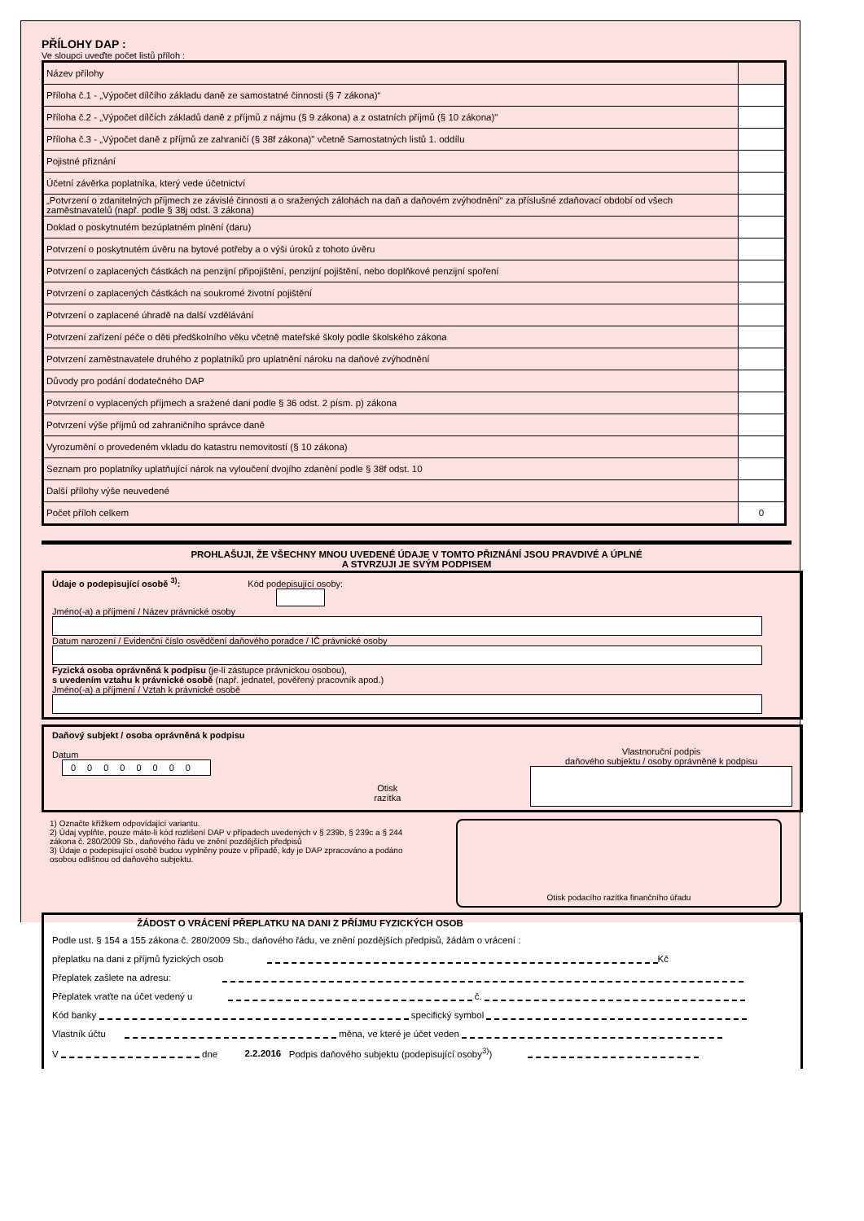PŘÍLOHY DAP :
Ve sloupci uveďte počet listů příloh :
| Název přílohy | |
| Příloha č.1 - „Výpočet dílčího základu daně ze samostatné činnosti (§ 7 zákona)“ | |
| Příloha č.2 - „Výpočet dílčích základů daně z příjmů z nájmu (§ 9 zákona) a z ostatních příjmů (§ 10 zákona)" | |
| Příloha č.3 - „Výpočet daně z příjmů ze zahraničí (§ 38f zákona)" včetně Samostatných listů 1. oddílu | |
| Pojistné přiznání | |
| Účetní závěrka poplatníka, který vede účetnictví | |
| „Potvrzení o zdanitelných příjmech ze závislé činnosti a o sražených zálohách na daň a daňovém zvýhodnění“ za příslušné zdaňovací období od všech zaměstnavatelů (např. podle § 38j odst. 3 zákona) | |
| Doklad o poskytnutém bezúplatném plnění (daru) | |
| Potvrzení o poskytnutém úvěru na bytové potřeby a o výši úroků z tohoto úvěru | |
| Potvrzení o zaplacených částkách na penzijní připojištění, penzijní pojištění, nebo doplňkové penzijní spoření | |
| Potvrzení o zaplacených částkách na soukromé životní pojištění | |
| Potvrzení o zaplacené úhradě na další vzdělávání | |
| Potvrzení zařízení péče o děti předškolního věku včetně mateřské školy podle školského zákona | |
| Potvrzení zaměstnavatele druhého z poplatníků pro uplatnění nároku na daňové zvýhodnění | |
| Důvody pro podání dodatečného DAP | |
| Potvrzení o vyplacených příjmech a sražené dani podle § 36 odst. 2 písm. p) zákona | |
| Potvrzení výše příjmů od zahraničního správce daně | |
| Vyrozumění o provedeném vkladu do katastru nemovitostí (§ 10 zákona) | |
| Seznam pro poplatníky uplatňující nárok na vyloučení dvojího zdanění podle § 38f odst. 10 | |
| Další přílohy výše neuvedené | |
| Počet příloh celkem | 0 |
PROHLAŠUJI, ŽE VŠECHNY MNOU UVEDENÉ ÚDAJE V TOMTO PŘIZNÁNÍ JSOU PRAVDIVÉ A ÚPLNÉ
A STVRZUJI JE SVÝM PODPISEM
Údaje o podepisující osobě <sup>3)</sup>: Kód podepisující osoby:
Jméno(-a) a příjmení / Název právnické osoby
Datum narození / Evidenční číslo osvědčení daňového poradce / IČ právnické osoby
Fyzická osoba oprávněná k podpisu (je-li zástupce právnickou osobou),
s uvedením vztahu k právnické osobě (např. jednatel, pověřený pracovník apod.)
Jméno(-a) a příjmení / Vztah k právnické osobě
Daňový subjekt / osoba oprávněná k podpisu
Datum
00000000
Otisk
razítka
Vlastnoruční podpis
daňového subjektu / osoby oprávněné k podpisu
1) Označte křížkem odpovídající variantu.
2) Údaj vyplňte, pouze máte-li kód rozlišení DAP v případech uvedených v § 239b, § 239c a § 244 zákona č. 280/2009 Sb., daňového řádu ve znění pozdějších předpisů
3) Údaje o podepisující osobě budou vyplněny pouze v případě, kdy je DAP zpracováno a podáno osobou odlišnou od daňového subjektu.
Otisk podacího razítka finančního úřadu
ŽÁDOST O VRÁCENÍ PŘEPLATKU NA DANI Z PŘÍJMU FYZICKÝCH OSOB
Podle ust. § 154 a 155 zákona č. 280/2009 Sb., daňového řádu, ve znění pozdějších předpisů, žádám o vrácení :
přeplatku na dani z příjmů fyzických osob Kč
Přeplatek zašlete na adresu:
Přeplatek vraťte na účet vedený u č.
Kód banky specifický symbol
Vlastník účtu měna, ve které je účet veden
V dne 2.2.2016 Podpis daňového subjektu (podepisující osoby<sup>3)</sup>)